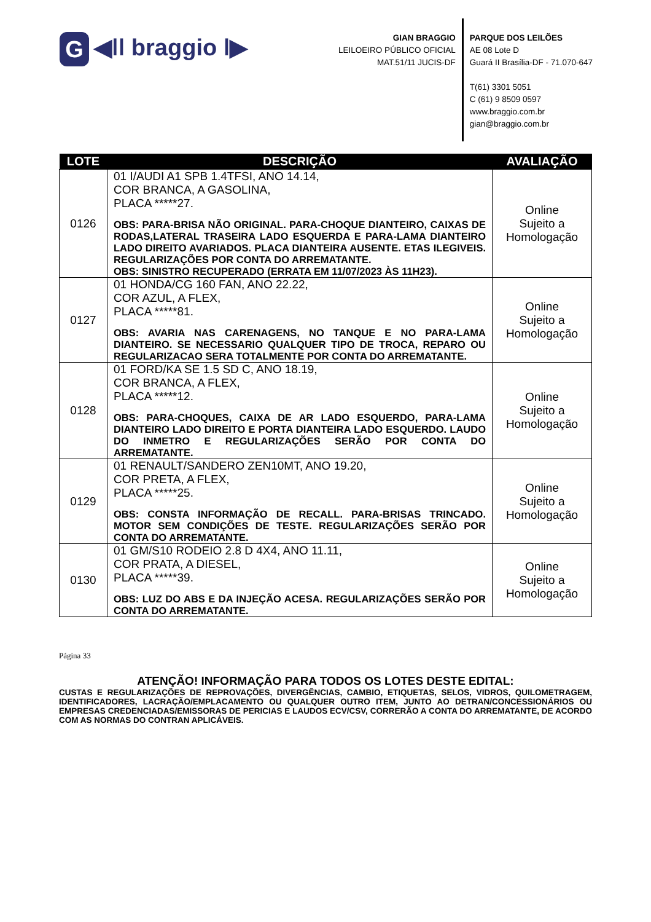G ◀ǀǀ braggio ǀ▶
GIAN BRAGGIO
LEILOEIRO PÚBLICO OFICIAL
MAT.51/11 JUCIS-DF
PARQUE DOS LEILÕES
AE 08 Lote D
Guará II Brasília-DF - 71.070-647
T(61) 3301 5051
C (61) 9 8509 0597
www.braggio.com.br
gian@braggio.com.br
| LOTE | DESCRIÇÃO | AVALIAÇÃO |
| --- | --- | --- |
| 0126 | 01 I/AUDI A1 SPB 1.4TFSI, ANO 14.14, COR BRANCA, A GASOLINA, PLACA *****27. OBS: PARA-BRISA NÃO ORIGINAL. PARA-CHOQUE DIANTEIRO, CAIXAS DE RODAS,LATERAL TRASEIRA LADO ESQUERDA E PARA-LAMA DIANTEIRO LADO DIREITO AVARIADOS. PLACA DIANTEIRA AUSENTE. ETAS ILEGIVEIS. REGULARIZAÇÕES POR CONTA DO ARREMATANTE. OBS: SINISTRO RECUPERADO (ERRATA EM 11/07/2023 ÀS 11H23). | Online Sujeito a Homologação |
| 0127 | 01 HONDA/CG 160 FAN, ANO 22.22, COR AZUL, A FLEX, PLACA *****81. OBS: AVARIA NAS CARENAGENS, NO TANQUE E NO PARA-LAMA DIANTEIRO. SE NECESSARIO QUALQUER TIPO DE TROCA, REPARO OU REGULARIZACAO SERA TOTALMENTE POR CONTA DO ARREMATANTE. | Online Sujeito a Homologação |
| 0128 | 01 FORD/KA SE 1.5 SD C, ANO 18.19, COR BRANCA, A FLEX, PLACA *****12. OBS: PARA-CHOQUES, CAIXA DE AR LADO ESQUERDO, PARA-LAMA DIANTEIRO LADO DIREITO E PORTA DIANTEIRA LADO ESQUERDO. LAUDO DO INMETRO E REGULARIZAÇÕES SERÃO POR CONTA DO ARREMATANTE. | Online Sujeito a Homologação |
| 0129 | 01 RENAULT/SANDERO ZEN10MT, ANO 19.20, COR PRETA, A FLEX, PLACA *****25. OBS: CONSTA INFORMAÇÃO DE RECALL. PARA-BRISAS TRINCADO. MOTOR SEM CONDIÇÕES DE TESTE. REGULARIZAÇÕES SERÃO POR CONTA DO ARREMATANTE. | Online Sujeito a Homologação |
| 0130 | 01 GM/S10 RODEIO 2.8 D 4X4, ANO 11.11, COR PRATA, A DIESEL, PLACA *****39. OBS: LUZ DO ABS E DA INJEÇÃO ACESA. REGULARIZAÇÕES SERÃO POR CONTA DO ARREMATANTE. | Online Sujeito a Homologação |
Página 33
ATENÇÃO! INFORMAÇÃO PARA TODOS OS LOTES DESTE EDITAL:
CUSTAS E REGULARIZAÇÕES DE REPROVAÇÕES, DIVERGÊNCIAS, CAMBIO, ETIQUETAS, SELOS, VIDROS, QUILOMETRAGEM, IDENTIFICADORES, LACRAÇÃO/EMPLACAMENTO OU QUALQUER OUTRO ITEM, JUNTO AO DETRAN/CONCESSIONÁRIOS OU EMPRESAS CREDENCIADAS/EMISSORAS DE PERICIAS E LAUDOS ECV/CSV, CORRERÃO A CONTA DO ARREMATANTE, DE ACORDO COM AS NORMAS DO CONTRAN APLICÁVEIS.